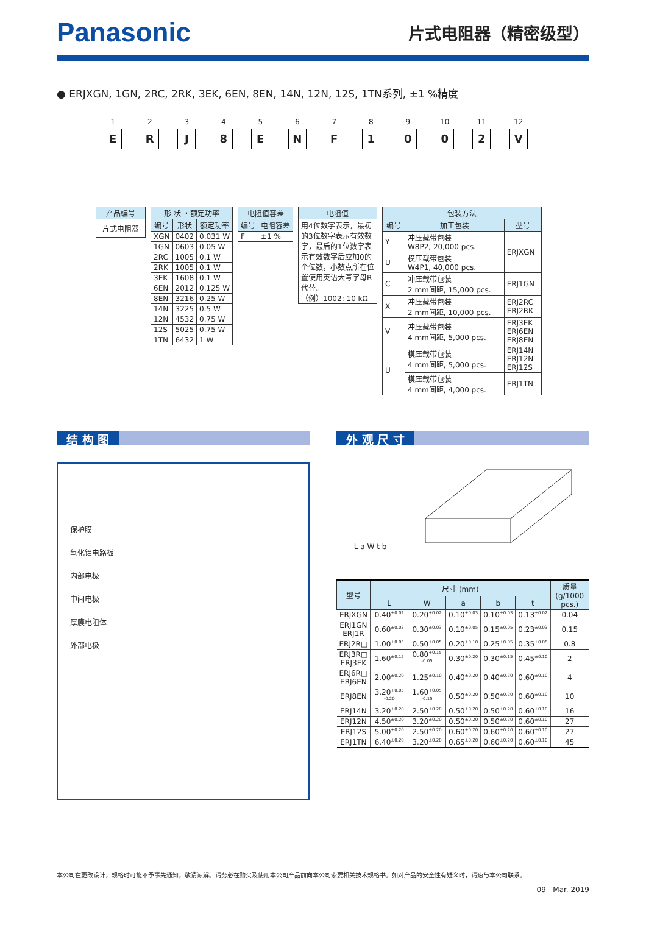Panasonic 片式电阻器（精密级型）
● ERJXGN, 1GN, 2RC, 2RK, 3EK, 6EN, 8EN, 14N, 12N, 12S, 1TN系列, ±1 %精度
1
E
2
R
3
J
4
8
5
E
6
N
7
F
8
1
9
0
10
0
11
2
12
V
| 产品编号 |
| --- |
| 片式电阻器 |
| 形 状 ・额定功率 | | |
| --- | --- | --- |
| 编号 | 形状 | 额定功率 |
| XGN | 0402 | 0.031 W |
| 1GN | 0603 | 0.05 W |
| 2RC | 1005 | 0.1 W |
| 2RK | 1005 | 0.1 W |
| 3EK | 1608 | 0.1 W |
| 6EN | 2012 | 0.125 W |
| 8EN | 3216 | 0.25 W |
| 14N | 3225 | 0.5 W |
| 12N | 4532 | 0.75 W |
| 12S | 5025 | 0.75 W |
| 1TN | 6432 | 1 W |
| 电阻值容差 | |
| --- | --- |
| 编号 | 电阻容差 |
| F | ±1 % |
| 电阻值 |
| --- |
| 用4位数字表示，最初的3位数字表示有效数字，最后的1位数字表示有效数字后应加0的个位数，小数点所在位置使用英语大写字母R代替。 （例）1002: 10 kΩ |
| 包装方法 | | |
| --- | --- | --- |
| 编号 | 加工包装 | 型号 |
| Y | 冲压载带包装 W8P2, 20,000 pcs. | ERJXGN |
| U | 模压载带包装 W4P1, 40,000 pcs. | |
| C | 冲压载带包装 2 mm间距, 15,000 pcs. | ERJ1GN |
| X | 冲压载带包装 2 mm间距, 10,000 pcs. | ERJ2RC ERJ2RK |
| V | 冲压载带包装 4 mm间距, 5,000 pcs. | ERJ3EK ERJ6EN ERJ8EN |
| U | 模压载带包装 4 mm间距, 5,000 pcs. | ERJ14N ERJ12N ERJ12S |
| | 模压载带包装 4 mm间距, 4,000 pcs. | ERJ1TN |
结 构 图
保护膜
氧化铝电路板
内部电极
中间电极
厚膜电阻体
外部电极
外 观 尺 寸
L a W t b
| 型号 | 尺寸 (mm) | | | | | 质量 (g/1000 pcs.) |
| --- | --- | --- | --- | --- | --- | --- |
| | L | W | a | b | t | |
| ERJXGN | 0.40<sup>±0.02</sup> | 0.20<sup>±0.02</sup> | 0.10<sup>±0.03</sup> | 0.10<sup>±0.03</sup> | 0.13<sup>±0.02</sup> | 0.04 |
| ERJ1GN ERJ1R | 0.60<sup>±0.03</sup> | 0.30<sup>±0.03</sup> | 0.10<sup>±0.05</sup> | 0.15<sup>±0.05</sup> | 0.23<sup>±0.03</sup> | 0.15 |
| ERJ2R□ | 1.00<sup>±0.05</sup> | 0.50<sup>±0.05</sup> | 0.20<sup>±0.10</sup> | 0.25<sup>±0.05</sup> | 0.35<sup>±0.05</sup> | 0.8 |
| ERJ3R□ ERJ3EK | 1.60<sup>±0.15</sup> | 0.80<sup>+0.15 -0.05</sup> | 0.30<sup>±0.20</sup> | 0.30<sup>±0.15</sup> | 0.45<sup>±0.10</sup> | 2 |
| ERJ6R□ ERJ6EN | 2.00<sup>±0.20</sup> | 1.25<sup>±0.10</sup> | 0.40<sup>±0.20</sup> | 0.40<sup>±0.20</sup> | 0.60<sup>±0.10</sup> | 4 |
| ERJ8EN | 3.20<sup>+0.05 -0.20</sup> | 1.60<sup>+0.05 -0.15</sup> | 0.50<sup>±0.20</sup> | 0.50<sup>±0.20</sup> | 0.60<sup>±0.10</sup> | 10 |
| ERJ14N | 3.20<sup>±0.20</sup> | 2.50<sup>±0.20</sup> | 0.50<sup>±0.20</sup> | 0.50<sup>±0.20</sup> | 0.60<sup>±0.10</sup> | 16 |
| ERJ12N | 4.50<sup>±0.20</sup> | 3.20<sup>±0.20</sup> | 0.50<sup>±0.20</sup> | 0.50<sup>±0.20</sup> | 0.60<sup>±0.10</sup> | 27 |
| ERJ12S | 5.00<sup>±0.20</sup> | 2.50<sup>±0.20</sup> | 0.60<sup>±0.20</sup> | 0.60<sup>±0.20</sup> | 0.60<sup>±0.10</sup> | 27 |
| ERJ1TN | 6.40<sup>±0.20</sup> | 3.20<sup>±0.20</sup> | 0.65<sup>±0.20</sup> | 0.60<sup>±0.20</sup> | 0.60<sup>±0.10</sup> | 45 |
本公司在更改设计，规格时可能不予事先通知，敬请谅解。请务必在购买及使用本公司产品前向本公司索要相关技术规格书。如对产品的安全性有疑义时，请速与本公司联系。
09 Mar. 2019